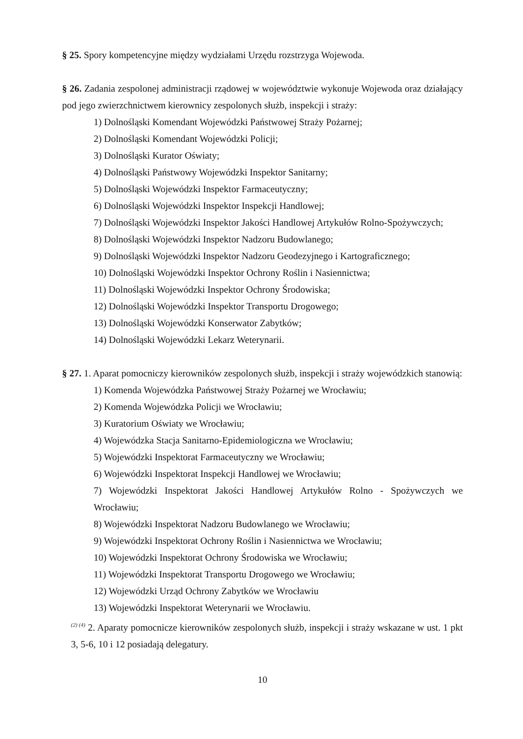§ 25. Spory kompetencyjne między wydziałami Urzędu rozstrzyga Wojewoda.
§ 26. Zadania zespolonej administracji rządowej w województwie wykonuje Wojewoda oraz działający pod jego zwierzchnictwem kierownicy zespolonych służb, inspekcji i straży:
1) Dolnośląski Komendant Wojewódzki Państwowej Straży Pożarnej;
2) Dolnośląski Komendant Wojewódzki Policji;
3) Dolnośląski Kurator Oświaty;
4) Dolnośląski Państwowy Wojewódzki Inspektor Sanitarny;
5) Dolnośląski Wojewódzki Inspektor Farmaceutyczny;
6) Dolnośląski Wojewódzki Inspektor Inspekcji Handlowej;
7) Dolnośląski Wojewódzki Inspektor Jakości Handlowej Artykułów Rolno-Spożywczych;
8) Dolnośląski Wojewódzki Inspektor Nadzoru Budowlanego;
9) Dolnośląski Wojewódzki Inspektor Nadzoru Geodezyjnego i Kartograficznego;
10) Dolnośląski Wojewódzki Inspektor Ochrony Roślin i Nasiennictwa;
11) Dolnośląski Wojewódzki Inspektor Ochrony Środowiska;
12) Dolnośląski Wojewódzki Inspektor Transportu Drogowego;
13) Dolnośląski Wojewódzki Konserwator Zabytków;
14) Dolnośląski Wojewódzki Lekarz Weterynarii.
§ 27. 1. Aparat pomocniczy kierowników zespolonych służb, inspekcji i straży wojewódzkich stanowią:
1) Komenda Wojewódzka Państwowej Straży Pożarnej we Wrocławiu;
2) Komenda Wojewódzka Policji we Wrocławiu;
3) Kuratorium Oświaty we Wrocławiu;
4) Wojewódzka Stacja Sanitarno-Epidemiologiczna we Wrocławiu;
5) Wojewódzki Inspektorat Farmaceutyczny we Wrocławiu;
6) Wojewódzki Inspektorat Inspekcji Handlowej we Wrocławiu;
7) Wojewódzki Inspektorat Jakości Handlowej Artykułów Rolno - Spożywczych we Wrocławiu;
8) Wojewódzki Inspektorat Nadzoru Budowlanego we Wrocławiu;
9) Wojewódzki Inspektorat Ochrony Roślin i Nasiennictwa we Wrocławiu;
10) Wojewódzki Inspektorat Ochrony Środowiska we Wrocławiu;
11) Wojewódzki Inspektorat Transportu Drogowego we Wrocławiu;
12) Wojewódzki Urząd Ochrony Zabytków we Wrocławiu
13) Wojewódzki Inspektorat Weterynarii we Wrocławiu.
<sup>(2) (4)</sup> 2. Aparaty pomocnicze kierowników zespolonych służb, inspekcji i straży wskazane w ust. 1 pkt 3, 5-6, 10 i 12 posiadają delegatury.
10